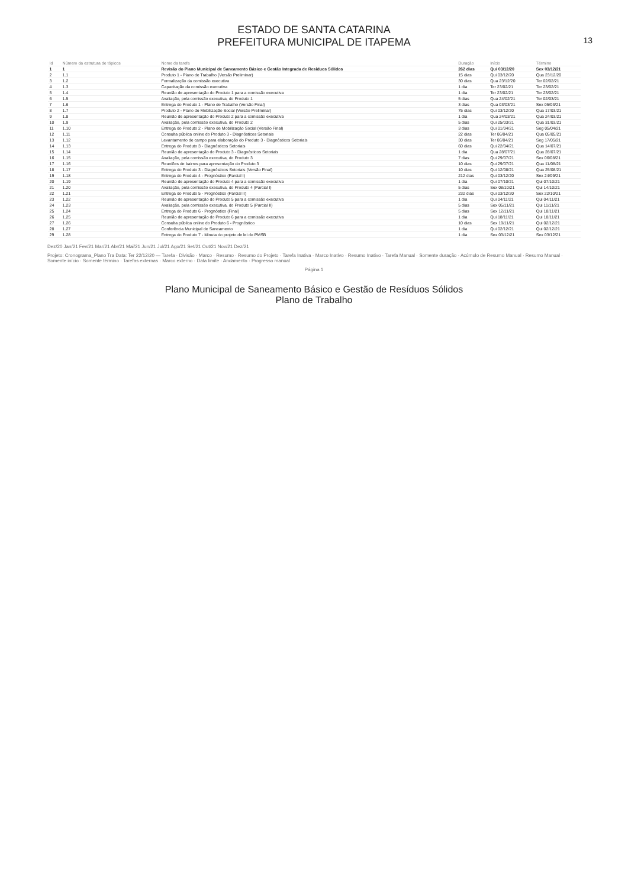13
ESTADO DE SANTA CATARINA
PREFEITURA MUNICIPAL DE ITAPEMA
| Id | Número da estrutura de tópicos | Nome da tarefa | Duração | Início | Término |
| --- | --- | --- | --- | --- | --- |
| 1 | 1 | Revisão do Plano Municipal de Saneamento Básico e Gestão Integrada de Resíduos Sólidos | 262 dias | Qui 03/12/20 | Sex 03/12/21 |
| 2 | 1.1 | Produto 1 - Plano de Trabalho (Versão Preliminar) | 15 dias | Qui 03/12/20 | Qua 23/12/20 |
| 3 | 1.2 | Formalização da comissão executiva | 30 dias | Qua 23/12/20 | Ter 02/02/21 |
| 4 | 1.3 | Capacitação da comissão executiva | 1 dia | Ter 23/02/21 | Ter 23/02/21 |
| 5 | 1.4 | Reunião de apresentação do Produto 1 para a comissão executiva | 1 dia | Ter 23/02/21 | Ter 23/02/21 |
| 6 | 1.5 | Avaliação, pela comissão executiva, do Produto 1 | 5 dias | Qua 24/02/21 | Ter 02/03/21 |
| 7 | 1.6 | Entrega do Produto 1 - Plano de Trabalho (Versão Final) | 3 dias | Qua 03/03/21 | Sex 05/03/21 |
| 8 | 1.7 | Produto 2 - Plano de Mobilização Social (Versão Preliminar) | 75 dias | Qui 03/12/20 | Qua 17/03/21 |
| 9 | 1.8 | Reunião de apresentação do Produto 2 para a comissão executiva | 1 dia | Qua 24/03/21 | Qua 24/03/21 |
| 10 | 1.9 | Avaliação, pela comissão executiva, do Produto 2 | 5 dias | Qui 25/03/21 | Qua 31/03/21 |
| 11 | 1.10 | Entrega do Produto 2 - Plano de Mobilização Social (Versão Final) | 3 dias | Qui 01/04/21 | Seg 05/04/21 |
| 12 | 1.11 | Consulta pública online do Produto 3 - Diagnósticos Setoriais | 22 dias | Ter 06/04/21 | Qua 05/05/21 |
| 13 | 1.12 | Levantamento de campo para elaboração do Produto 3 - Diagnósticos Setoriais | 30 dias | Ter 06/04/21 | Seg 17/05/21 |
| 14 | 1.13 | Entrega do Produto 3 - Diagnósticos Setoriais | 60 dias | Qui 22/04/21 | Qua 14/07/21 |
| 15 | 1.14 | Reunião de apresentação do Produto 3 - Diagnósticos Setoriais | 1 dia | Qua 28/07/21 | Qua 28/07/21 |
| 16 | 1.15 | Avaliação, pela comissão executiva, do Produto 3 | 7 dias | Qui 29/07/21 | Sex 06/08/21 |
| 17 | 1.16 | Reuniões de bairros para apresentação do Produto 3 | 10 dias | Qui 29/07/21 | Qua 11/08/21 |
| 18 | 1.17 | Entrega do Produto 3 - Diagnósticos Setoriais (Versão Final) | 10 dias | Qui 12/08/21 | Qua 25/08/21 |
| 19 | 1.18 | Entrega do Produto 4 - Prognóstico (Parcial I) | 212 dias | Qui 03/12/20 | Sex 24/09/21 |
| 20 | 1.19 | Reunião de apresentação do Produto 4 para a comissão executiva | 1 dia | Qui 07/10/21 | Qui 07/10/21 |
| 21 | 1.20 | Avaliação, pela comissão executiva, do Produto 4 (Parcial I) | 5 dias | Sex 08/10/21 | Qui 14/10/21 |
| 22 | 1.21 | Entrega do Produto 5 - Prognóstico (Parcial II) | 232 dias | Qui 03/12/20 | Sex 22/10/21 |
| 23 | 1.22 | Reunião de apresentação do Produto 5 para a comissão executiva | 1 dia | Qui 04/11/21 | Qui 04/11/21 |
| 24 | 1.23 | Avaliação, pela comissão executiva, do Produto 5 (Parcial II) | 5 dias | Sex 05/11/21 | Qui 11/11/21 |
| 25 | 1.24 | Entrega do Produto 6 - Prognóstico (Final) | 5 dias | Sex 12/11/21 | Qui 18/11/21 |
| 26 | 1.25 | Reunião de apresentação do Produto 6 para a comissão executiva | 1 dia | Qui 18/11/21 | Qui 18/11/21 |
| 27 | 1.26 | Consulta pública online do Produto 6 - Prognóstico | 10 dias | Sex 19/11/21 | Qui 02/12/21 |
| 28 | 1.27 | Conferência Municipal de Saneamento | 1 dia | Qui 02/12/21 | Qui 02/12/21 |
| 29 | 1.28 | Entrega do Produto 7 - Minuta do projeto de lei do PMSB | 1 dia | Sex 03/12/21 | Sex 03/12/21 |
Dez/20 Jan/21 Fev/21 Mar/21 Abr/21 Mai/21 Jun/21 Jul/21 Ago/21 Set/21 Out/21 Nov/21 Dez/21
Projeto: Cronograma_Plano Tra Data: Ter 22/12/20 — Tarefa · Divisão · Marco · Resumo · Resumo do Projeto · Tarefa Inativa · Marco Inativo · Resumo Inativo · Tarefa Manual · Somente duração · Acúmulo de Resumo Manual · Resumo Manual · Somente início · Somente término · Tarefas externas · Marco externo · Data limite · Andamento · Progresso manual
Página 1
Plano Municipal de Saneamento Básico e Gestão de Resíduos Sólidos
Plano de Trabalho